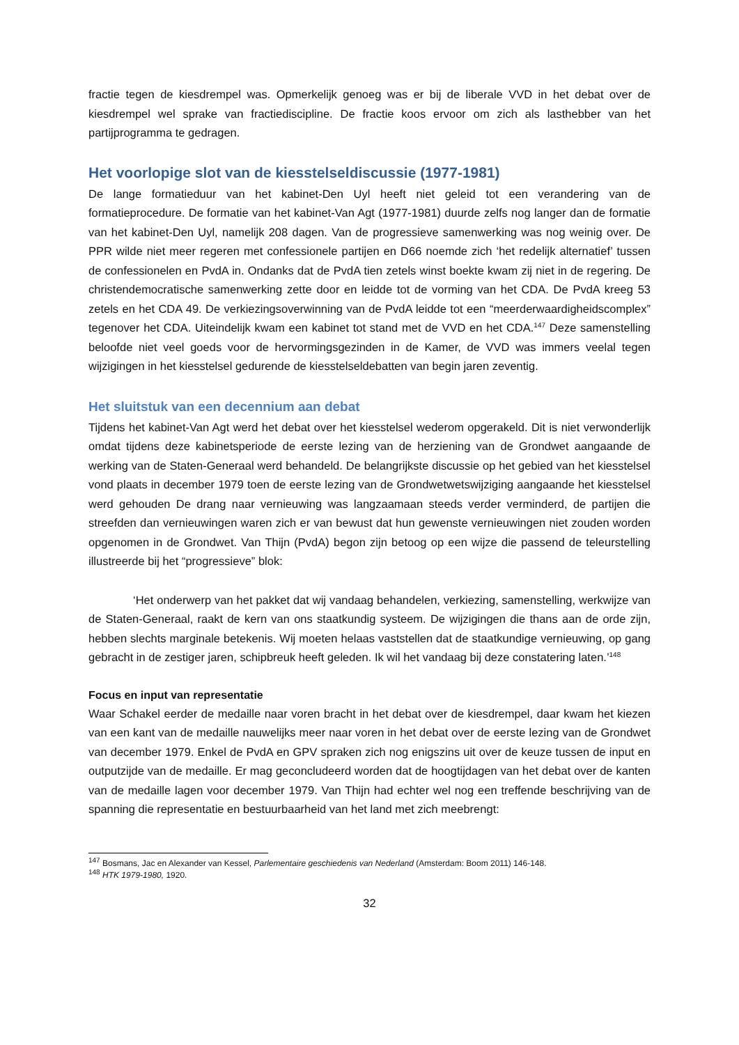fractie tegen de kiesdrempel was. Opmerkelijk genoeg was er bij de liberale VVD in het debat over de kiesdrempel wel sprake van fractiediscipline. De fractie koos ervoor om zich als lasthebber van het partijprogramma te gedragen.
Het voorlopige slot van de kiesstelseldiscussie (1977-1981)
De lange formatieduur van het kabinet-Den Uyl heeft niet geleid tot een verandering van de formatieprocedure. De formatie van het kabinet-Van Agt (1977-1981) duurde zelfs nog langer dan de formatie van het kabinet-Den Uyl, namelijk 208 dagen. Van de progressieve samenwerking was nog weinig over. De PPR wilde niet meer regeren met confessionele partijen en D66 noemde zich ‘het redelijk alternatief’ tussen de confessionelen en PvdA in. Ondanks dat de PvdA tien zetels winst boekte kwam zij niet in de regering. De christendemocratische samenwerking zette door en leidde tot de vorming van het CDA. De PvdA kreeg 53 zetels en het CDA 49. De verkiezingsoverwinning van de PvdA leidde tot een “meerderwaardigheidscomplex” tegenover het CDA. Uiteindelijk kwam een kabinet tot stand met de VVD en het CDA.<sup>147</sup> Deze samenstelling beloofde niet veel goeds voor de hervormingsgezinden in de Kamer, de VVD was immers veelal tegen wijzigingen in het kiesstelsel gedurende de kiesstelseldebatten van begin jaren zeventig.
Het sluitstuk van een decennium aan debat
Tijdens het kabinet-Van Agt werd het debat over het kiesstelsel wederom opgerakeld. Dit is niet verwonderlijk omdat tijdens deze kabinetsperiode de eerste lezing van de herziening van de Grondwet aangaande de werking van de Staten-Generaal werd behandeld. De belangrijkste discussie op het gebied van het kiesstelsel vond plaats in december 1979 toen de eerste lezing van de Grondwetwetswijziging aangaande het kiesstelsel werd gehouden De drang naar vernieuwing was langzaamaan steeds verder verminderd, de partijen die streefden dan vernieuwingen waren zich er van bewust dat hun gewenste vernieuwingen niet zouden worden opgenomen in de Grondwet. Van Thijn (PvdA) begon zijn betoog op een wijze die passend de teleurstelling illustreerde bij het “progressieve” blok:
‘Het onderwerp van het pakket dat wij vandaag behandelen, verkiezing, samenstelling, werkwijze van de Staten-Generaal, raakt de kern van ons staatkundig systeem. De wijzigingen die thans aan de orde zijn, hebben slechts marginale betekenis. Wij moeten helaas vaststellen dat de staatkundige vernieuwing, op gang gebracht in de zestiger jaren, schipbreuk heeft geleden. Ik wil het vandaag bij deze constatering laten.’<sup>148</sup>
Focus en input van representatie
Waar Schakel eerder de medaille naar voren bracht in het debat over de kiesdrempel, daar kwam het kiezen van een kant van de medaille nauwelijks meer naar voren in het debat over de eerste lezing van de Grondwet van december 1979. Enkel de PvdA en GPV spraken zich nog enigszins uit over de keuze tussen de input en outputzijde van de medaille. Er mag geconcludeerd worden dat de hoogtijdagen van het debat over de kanten van de medaille lagen voor december 1979. Van Thijn had echter wel nog een treffende beschrijving van de spanning die representatie en bestuurbaarheid van het land met zich meebrengt:
<sup>147</sup> Bosmans, Jac en Alexander van Kessel, Parlementaire geschiedenis van Nederland (Amsterdam: Boom 2011) 146-148.
<sup>148</sup> HTK 1979-1980, 1920.
32